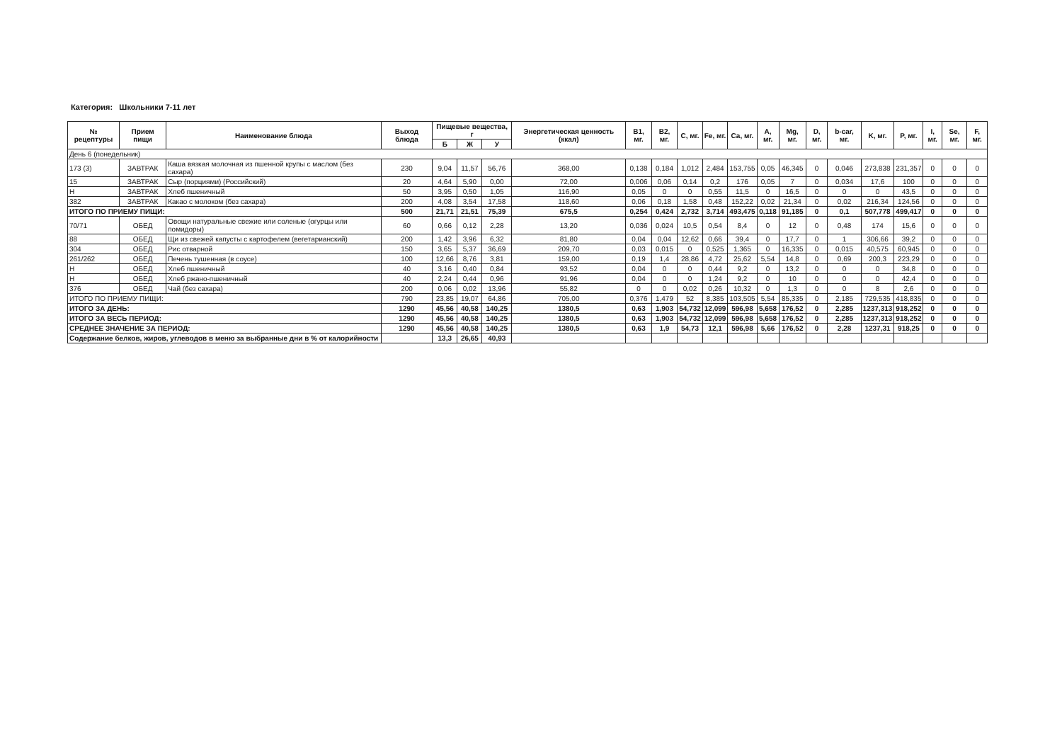Категория: Школьники 7-11 лет
| № рецептуры | Прием пищи | Наименование блюда | Выход блюда | Пищевые вещества, г | | | Энергетическая ценность (ккал) | B1, мг. | B2, мг. | C, мг. | Fe, мг. | Ca, мг. | A, мг. | Mg, мг. | D, мг. | b-car, мг. | K, мг. | P, мг. | I, мг. | Se, мг. | F, мг. |
| --- | --- | --- | --- | --- | --- | --- | --- | --- | --- | --- | --- | --- | --- | --- | --- | --- | --- | --- | --- | --- | --- |
| | | | | Б | Ж | У | | | | | | | | | | | | | | | |
| День 6 (понедельник) | | | | | | | | | | | | | | | | | | | | | |
| 173 (3) | ЗАВТРАК | Каша вязкая молочная из пшенной крупы с маслом (без сахара) | 230 | 9,04 | 11,57 | 56,76 | 368,00 | 0,138 | 0,184 | 1,012 | 2,484 | 153,755 | 0,05 | 46,345 | 0 | 0,046 | 273,838 | 231,357 | 0 | 0 | 0 |
| 15 | ЗАВТРАК | Сыр (порциями) (Российский) | 20 | 4,64 | 5,90 | 0,00 | 72,00 | 0,006 | 0,06 | 0,14 | 0,2 | 176 | 0,05 | 7 | 0 | 0,034 | 17,6 | 100 | 0 | 0 | 0 |
| Н | ЗАВТРАК | Хлеб пшеничный | 50 | 3,95 | 0,50 | 1,05 | 116,90 | 0,05 | 0 | 0 | 0,55 | 11,5 | 0 | 16,5 | 0 | 0 | 0 | 43,5 | 0 | 0 | 0 |
| 382 | ЗАВТРАК | Какао с молоком (без сахара) | 200 | 4,08 | 3,54 | 17,58 | 118,60 | 0,06 | 0,18 | 1,58 | 0,48 | 152,22 | 0,02 | 21,34 | 0 | 0,02 | 216,34 | 124,56 | 0 | 0 | 0 |
| ИТОГО ПО ПРИЕМУ ПИЩИ: | | | 500 | 21,71 | 21,51 | 75,39 | 675,5 | 0,254 | 0,424 | 2,732 | 3,714 | 493,475 | 0,118 | 91,185 | 0 | 0,1 | 507,778 | 499,417 | 0 | 0 | 0 |
| 70/71 | ОБЕД | Овощи натуральные свежие или соленые (огурцы или помидоры) | 60 | 0,66 | 0,12 | 2,28 | 13,20 | 0,036 | 0,024 | 10,5 | 0,54 | 8,4 | 0 | 12 | 0 | 0,48 | 174 | 15,6 | 0 | 0 | 0 |
| 88 | ОБЕД | Щи из свежей капусты с картофелем (вегетарианский) | 200 | 1,42 | 3,96 | 6,32 | 81,80 | 0,04 | 0,04 | 12,62 | 0,66 | 39,4 | 0 | 17,7 | 0 | 1 | 306,66 | 39,2 | 0 | 0 | 0 |
| 304 | ОБЕД | Рис отварной | 150 | 3,65 | 5,37 | 36,69 | 209,70 | 0,03 | 0,015 | 0 | 0,525 | 1,365 | 0 | 16,335 | 0 | 0,015 | 40,575 | 60,945 | 0 | 0 | 0 |
| 261/262 | ОБЕД | Печень тушенная (в соусе) | 100 | 12,66 | 8,76 | 3,81 | 159,00 | 0,19 | 1,4 | 28,86 | 4,72 | 25,62 | 5,54 | 14,8 | 0 | 0,69 | 200,3 | 223,29 | 0 | 0 | 0 |
| Н | ОБЕД | Хлеб пшеничный | 40 | 3,16 | 0,40 | 0,84 | 93,52 | 0,04 | 0 | 0 | 0,44 | 9,2 | 0 | 13,2 | 0 | 0 | 0 | 34,8 | 0 | 0 | 0 |
| Н | ОБЕД | Хлеб ржано-пшеничный | 40 | 2,24 | 0,44 | 0,96 | 91,96 | 0,04 | 0 | 0 | 1,24 | 9,2 | 0 | 10 | 0 | 0 | 0 | 42,4 | 0 | 0 | 0 |
| 376 | ОБЕД | Чай (без сахара) | 200 | 0,06 | 0,02 | 13,96 | 55,82 | 0 | 0 | 0,02 | 0,26 | 10,32 | 0 | 1,3 | 0 | 0 | 8 | 2,6 | 0 | 0 | 0 |
| ИТОГО ПО ПРИЕМУ ПИЩИ: | | | 790 | 23,85 | 19,07 | 64,86 | 705,00 | 0,376 | 1,479 | 52 | 8,385 | 103,505 | 5,54 | 85,335 | 0 | 2,185 | 729,535 | 418,835 | 0 | 0 | 0 |
| ИТОГО ЗА ДЕНЬ: | | | 1290 | 45,56 | 40,58 | 140,25 | 1380,5 | 0,63 | 1,903 | 54,732 | 12,099 | 596,98 | 5,658 | 176,52 | 0 | 2,285 | 1237,313 | 918,252 | 0 | 0 | 0 |
| ИТОГО ЗА ВЕСЬ ПЕРИОД: | | | 1290 | 45,56 | 40,58 | 140,25 | 1380,5 | 0,63 | 1,903 | 54,732 | 12,099 | 596,98 | 5,658 | 176,52 | 0 | 2,285 | 1237,313 | 918,252 | 0 | 0 | 0 |
| СРЕДНЕЕ ЗНАЧЕНИЕ ЗА ПЕРИОД: | | | 1290 | 45,56 | 40,58 | 140,25 | 1380,5 | 0,63 | 1,9 | 54,73 | 12,1 | 596,98 | 5,66 | 176,52 | 0 | 2,28 | 1237,31 | 918,25 | 0 | 0 | 0 |
| Содержание белков, жиров, углеводов в меню за выбранные дни в % от калорийности | | | | 13,3 | 26,65 | 40,93 | | | | | | | | | | | | | | | |